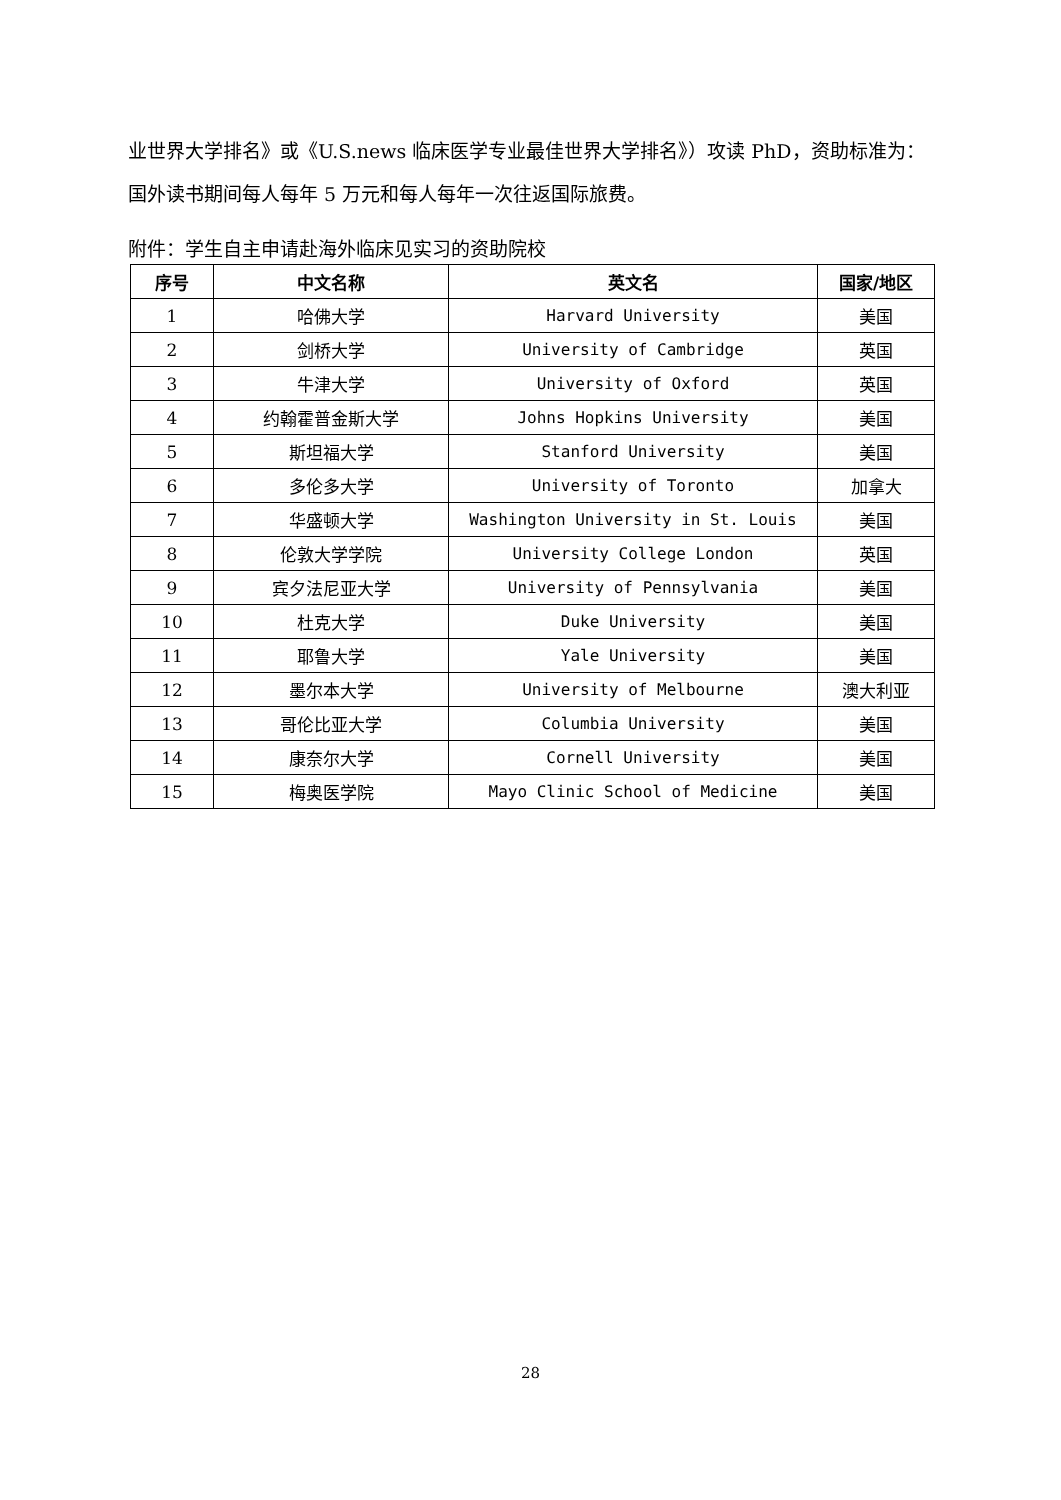业世界大学排名》或《U.S.news 临床医学专业最佳世界大学排名》）攻读 PhD，资助标准为：国外读书期间每人每年 5 万元和每人每年一次往返国际旅费。
附件：学生自主申请赴海外临床见实习的资助院校
| 序号 | 中文名称 | 英文名 | 国家/地区 |
| --- | --- | --- | --- |
| 1 | 哈佛大学 | Harvard University | 美国 |
| 2 | 剑桥大学 | University of Cambridge | 英国 |
| 3 | 牛津大学 | University of Oxford | 英国 |
| 4 | 约翰霍普金斯大学 | Johns Hopkins University | 美国 |
| 5 | 斯坦福大学 | Stanford University | 美国 |
| 6 | 多伦多大学 | University of Toronto | 加拿大 |
| 7 | 华盛顿大学 | Washington University in St. Louis | 美国 |
| 8 | 伦敦大学学院 | University College London | 英国 |
| 9 | 宾夕法尼亚大学 | University of Pennsylvania | 美国 |
| 10 | 杜克大学 | Duke University | 美国 |
| 11 | 耶鲁大学 | Yale University | 美国 |
| 12 | 墨尔本大学 | University of Melbourne | 澳大利亚 |
| 13 | 哥伦比亚大学 | Columbia University | 美国 |
| 14 | 康奈尔大学 | Cornell University | 美国 |
| 15 | 梅奥医学院 | Mayo Clinic School of Medicine | 美国 |
28